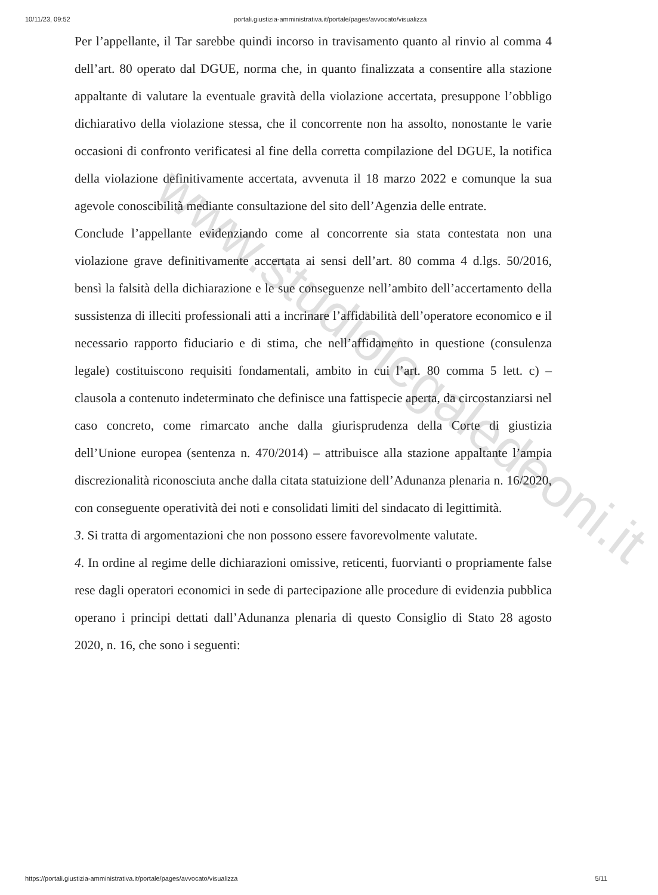10/11/23, 09:52 portali.giustizia-amministrativa.it/portale/pages/avvocato/visualizza
Per l’appellante, il Tar sarebbe quindi incorso in travisamento quanto al rinvio al comma 4 dell’art. 80 operato dal DGUE, norma che, in quanto finalizzata a consentire alla stazione appaltante di valutare la eventuale gravità della violazione accertata, presuppone l’obbligo dichiarativo della violazione stessa, che il concorrente non ha assolto, nonostante le varie occasioni di confronto verificatesi al fine della corretta compilazione del DGUE, la notifica della violazione definitivamente accertata, avvenuta il 18 marzo 2022 e comunque la sua agevole conoscibilità mediante consultazione del sito dell’Agenzia delle entrate.
Conclude l’appellante evidenziando come al concorrente sia stata contestata non una violazione grave definitivamente accertata ai sensi dell’art. 80 comma 4 d.lgs. 50/2016, bensì la falsità della dichiarazione e le sue conseguenze nell’ambito dell’accertamento della sussistenza di illeciti professionali atti a incrinare l’affidabilità dell’operatore economico e il necessario rapporto fiduciario e di stima, che nell’affidamento in questione (consulenza legale) costituiscono requisiti fondamentali, ambito in cui l’art. 80 comma 5 lett. c) – clausola a contenuto indeterminato che definisce una fattispecie aperta, da circostanziarsi nel caso concreto, come rimarcato anche dalla giurisprudenza della Corte di giustizia dell’Unione europea (sentenza n. 470/2014) – attribuisce alla stazione appaltante l’ampia discrezionalità riconosciuta anche dalla citata statuizione dell’Adunanza plenaria n. 16/2020, con conseguente operatività dei noti e consolidati limiti del sindacato di legittimità.
3. Si tratta di argomentazioni che non possono essere favorevolmente valutate.
4. In ordine al regime delle dichiarazioni omissive, reticenti, fuorvianti o propriamente false rese dagli operatori economici in sede di partecipazione alle procedure di evidenzia pubblica operano i principi dettati dall’Adunanza plenaria di questo Consiglio di Stato 28 agosto 2020, n. 16, che sono i seguenti:
www.studiolegaledeoni.it
https://portali.giustizia-amministrativa.it/portale/pages/avvocato/visualizza 5/11